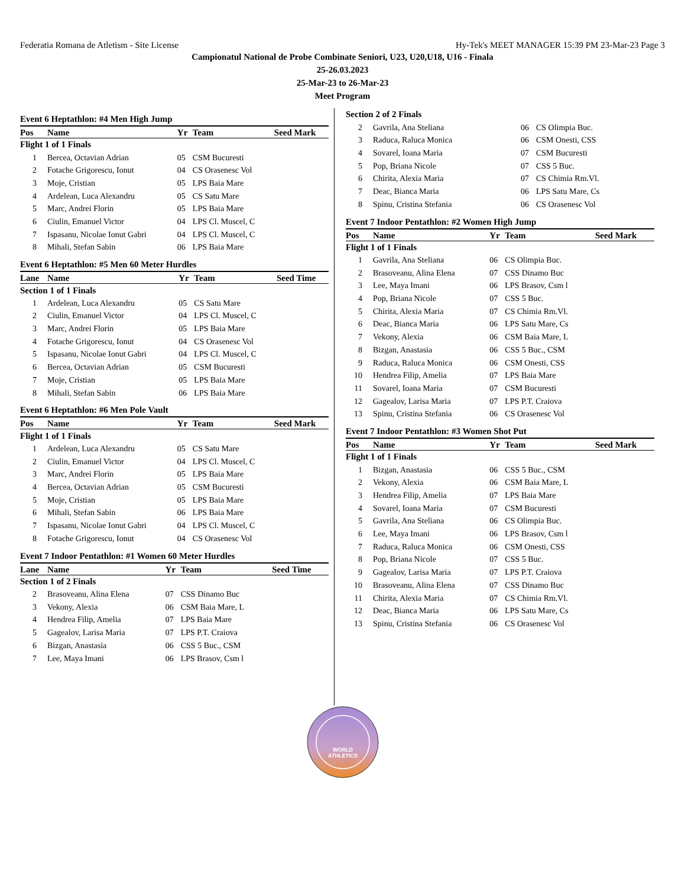Federatia Romana de Atletism - Site License Hy-Tek's MEET MANAGER 15:39 PM 23-Mar-23 Page 3
Campionatul National de Probe Combinate Seniori, U23, U20,U18, U16 - Finala
25-26.03.2023
25-Mar-23 to 26-Mar-23
Meet Program
Event 6 Heptathlon: #4 Men High Jump
| Pos | Name | Yr | Team | Seed Mark |
| --- | --- | --- | --- | --- |
| Flight 1 of 1 Finals | | | | |
| 1 | Bercea, Octavian Adrian | 05 | CSM Bucuresti | |
| 2 | Fotache Grigorescu, Ionut | 04 | CS Orasenesc Vol | |
| 3 | Moje, Cristian | 05 | LPS Baia Mare | |
| 4 | Ardelean, Luca Alexandru | 05 | CS Satu Mare | |
| 5 | Marc, Andrei Florin | 05 | LPS Baia Mare | |
| 6 | Ciulin, Emanuel Victor | 04 | LPS Cl. Muscel, C | |
| 7 | Ispasanu, Nicolae Ionut Gabri | 04 | LPS Cl. Muscel, C | |
| 8 | Mihali, Stefan Sabin | 06 | LPS Baia Mare | |
Event 6 Heptathlon: #5 Men 60 Meter Hurdles
| Lane | Name | Yr | Team | Seed Time |
| --- | --- | --- | --- | --- |
| Section 1 of 1 Finals | | | | |
| 1 | Ardelean, Luca Alexandru | 05 | CS Satu Mare | |
| 2 | Ciulin, Emanuel Victor | 04 | LPS Cl. Muscel, C | |
| 3 | Marc, Andrei Florin | 05 | LPS Baia Mare | |
| 4 | Fotache Grigorescu, Ionut | 04 | CS Orasenesc Vol | |
| 5 | Ispasanu, Nicolae Ionut Gabri | 04 | LPS Cl. Muscel, C | |
| 6 | Bercea, Octavian Adrian | 05 | CSM Bucuresti | |
| 7 | Moje, Cristian | 05 | LPS Baia Mare | |
| 8 | Mihali, Stefan Sabin | 06 | LPS Baia Mare | |
Event 6 Heptathlon: #6 Men Pole Vault
| Pos | Name | Yr | Team | Seed Mark |
| --- | --- | --- | --- | --- |
| Flight 1 of 1 Finals | | | | |
| 1 | Ardelean, Luca Alexandru | 05 | CS Satu Mare | |
| 2 | Ciulin, Emanuel Victor | 04 | LPS Cl. Muscel, C | |
| 3 | Marc, Andrei Florin | 05 | LPS Baia Mare | |
| 4 | Bercea, Octavian Adrian | 05 | CSM Bucuresti | |
| 5 | Moje, Cristian | 05 | LPS Baia Mare | |
| 6 | Mihali, Stefan Sabin | 06 | LPS Baia Mare | |
| 7 | Ispasanu, Nicolae Ionut Gabri | 04 | LPS Cl. Muscel, C | |
| 8 | Fotache Grigorescu, Ionut | 04 | CS Orasenesc Vol | |
Event 7 Indoor Pentathlon: #1 Women 60 Meter Hurdles
| Lane | Name | Yr | Team | Seed Time |
| --- | --- | --- | --- | --- |
| Section 1 of 2 Finals | | | | |
| 2 | Brasoveanu, Alina Elena | 07 | CSS Dinamo Buc | |
| 3 | Vekony, Alexia | 06 | CSM Baia Mare, L | |
| 4 | Hendrea Filip, Amelia | 07 | LPS Baia Mare | |
| 5 | Gagealov, Larisa Maria | 07 | LPS P.T. Craiova | |
| 6 | Bizgan, Anastasia | 06 | CSS 5 Buc., CSM | |
| 7 | Lee, Maya Imani | 06 | LPS Brasov, Csm l | |
| Section 2 of 2 Finals | | | | |
| 2 | Gavrila, Ana Steliana | 06 | CS Olimpia Buc. | |
| 3 | Raduca, Raluca Monica | 06 | CSM Onesti, CSS | |
| 4 | Sovarel, Ioana Maria | 07 | CSM Bucuresti | |
| 5 | Pop, Briana Nicole | 07 | CSS 5 Buc. | |
| 6 | Chirita, Alexia Maria | 07 | CS Chimia Rm.Vl. | |
| 7 | Deac, Bianca Maria | 06 | LPS Satu Mare, Cs | |
| 8 | Spinu, Cristina Stefania | 06 | CS Orasenesc Vol | |
Event 7 Indoor Pentathlon: #2 Women High Jump
| Pos | Name | Yr | Team | Seed Mark |
| --- | --- | --- | --- | --- |
| Flight 1 of 1 Finals | | | | |
| 1 | Gavrila, Ana Steliana | 06 | CS Olimpia Buc. | |
| 2 | Brasoveanu, Alina Elena | 07 | CSS Dinamo Buc | |
| 3 | Lee, Maya Imani | 06 | LPS Brasov, Csm l | |
| 4 | Pop, Briana Nicole | 07 | CSS 5 Buc. | |
| 5 | Chirita, Alexia Maria | 07 | CS Chimia Rm.Vl. | |
| 6 | Deac, Bianca Maria | 06 | LPS Satu Mare, Cs | |
| 7 | Vekony, Alexia | 06 | CSM Baia Mare, L | |
| 8 | Bizgan, Anastasia | 06 | CSS 5 Buc., CSM | |
| 9 | Raduca, Raluca Monica | 06 | CSM Onesti, CSS | |
| 10 | Hendrea Filip, Amelia | 07 | LPS Baia Mare | |
| 11 | Sovarel, Ioana Maria | 07 | CSM Bucuresti | |
| 12 | Gagealov, Larisa Maria | 07 | LPS P.T. Craiova | |
| 13 | Spinu, Cristina Stefania | 06 | CS Orasenesc Vol | |
Event 7 Indoor Pentathlon: #3 Women Shot Put
| Pos | Name | Yr | Team | Seed Mark |
| --- | --- | --- | --- | --- |
| Flight 1 of 1 Finals | | | | |
| 1 | Bizgan, Anastasia | 06 | CSS 5 Buc., CSM | |
| 2 | Vekony, Alexia | 06 | CSM Baia Mare, L | |
| 3 | Hendrea Filip, Amelia | 07 | LPS Baia Mare | |
| 4 | Sovarel, Ioana Maria | 07 | CSM Bucuresti | |
| 5 | Gavrila, Ana Steliana | 06 | CS Olimpia Buc. | |
| 6 | Lee, Maya Imani | 06 | LPS Brasov, Csm l | |
| 7 | Raduca, Raluca Monica | 06 | CSM Onesti, CSS | |
| 8 | Pop, Briana Nicole | 07 | CSS 5 Buc. | |
| 9 | Gagealov, Larisa Maria | 07 | LPS P.T. Craiova | |
| 10 | Brasoveanu, Alina Elena | 07 | CSS Dinamo Buc | |
| 11 | Chirita, Alexia Maria | 07 | CS Chimia Rm.Vl. | |
| 12 | Deac, Bianca Maria | 06 | LPS Satu Mare, Cs | |
| 13 | Spinu, Cristina Stefania | 06 | CS Orasenesc Vol | |
WORLD
ATHLETICS